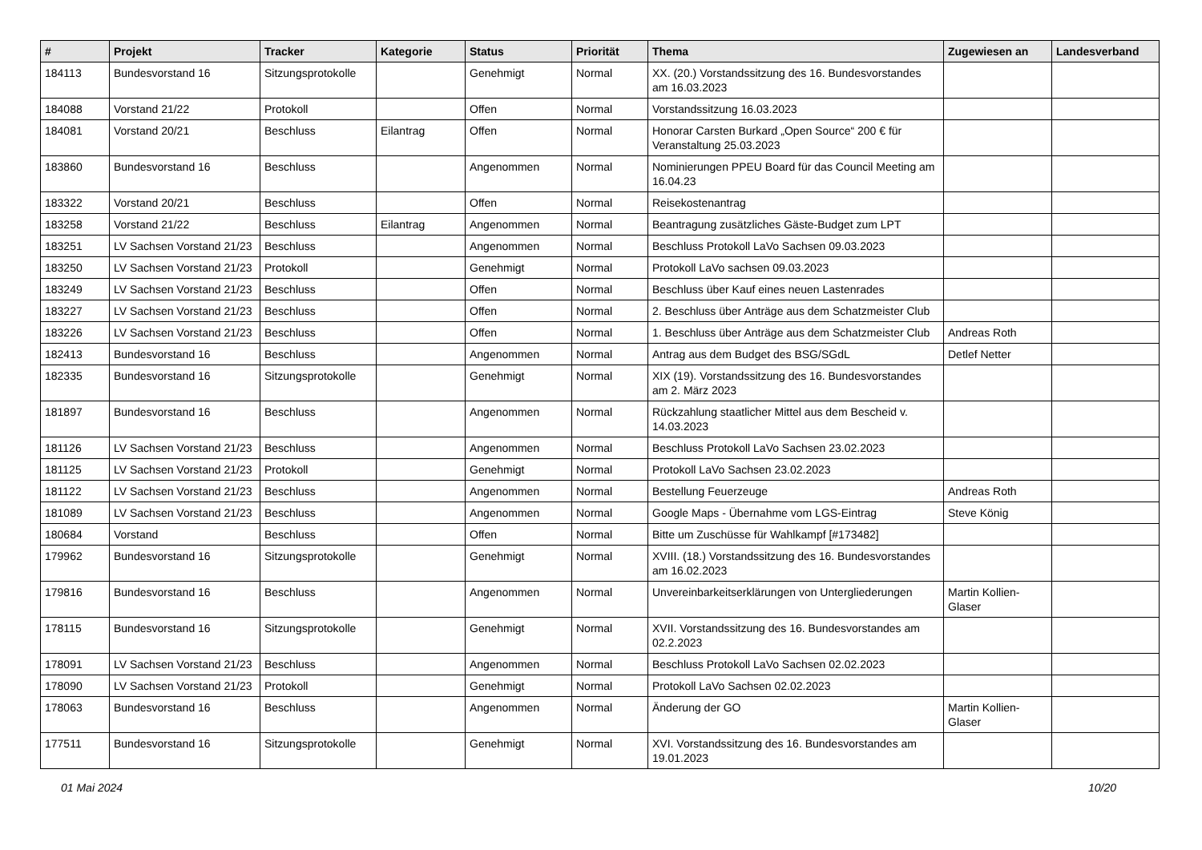| # | Projekt | Tracker | Kategorie | Status | Priorität | Thema | Zugewiesen an | Landesverband |
| --- | --- | --- | --- | --- | --- | --- | --- | --- |
| 184113 | Bundesvorstand 16 | Sitzungsprotokolle | | Genehmigt | Normal | XX. (20.) Vorstandssitzung des 16. Bundesvorstandes am 16.03.2023 | | |
| 184088 | Vorstand 21/22 | Protokoll | | Offen | Normal | Vorstandssitzung 16.03.2023 | | |
| 184081 | Vorstand 20/21 | Beschluss | Eilantrag | Offen | Normal | Honorar Carsten Burkard „Open Source“ 200 € für Veranstaltung 25.03.2023 | | |
| 183860 | Bundesvorstand 16 | Beschluss | | Angenommen | Normal | Nominierungen PPEU Board für das Council Meeting am 16.04.23 | | |
| 183322 | Vorstand 20/21 | Beschluss | | Offen | Normal | Reisekostenantrag | | |
| 183258 | Vorstand 21/22 | Beschluss | Eilantrag | Angenommen | Normal | Beantragung zusätzliches Gäste-Budget zum LPT | | |
| 183251 | LV Sachsen Vorstand 21/23 | Beschluss | | Angenommen | Normal | Beschluss Protokoll LaVo Sachsen 09.03.2023 | | |
| 183250 | LV Sachsen Vorstand 21/23 | Protokoll | | Genehmigt | Normal | Protokoll LaVo sachsen 09.03.2023 | | |
| 183249 | LV Sachsen Vorstand 21/23 | Beschluss | | Offen | Normal | Beschluss über Kauf eines neuen Lastenrades | | |
| 183227 | LV Sachsen Vorstand 21/23 | Beschluss | | Offen | Normal | 2. Beschluss über Anträge aus dem Schatzmeister Club | | |
| 183226 | LV Sachsen Vorstand 21/23 | Beschluss | | Offen | Normal | 1. Beschluss über Anträge aus dem Schatzmeister Club | Andreas Roth | |
| 182413 | Bundesvorstand 16 | Beschluss | | Angenommen | Normal | Antrag aus dem Budget des BSG/SGdL | Detlef Netter | |
| 182335 | Bundesvorstand 16 | Sitzungsprotokolle | | Genehmigt | Normal | XIX (19). Vorstandssitzung des 16. Bundesvorstandes am 2. März 2023 | | |
| 181897 | Bundesvorstand 16 | Beschluss | | Angenommen | Normal | Rückzahlung staatlicher Mittel aus dem Bescheid v. 14.03.2023 | | |
| 181126 | LV Sachsen Vorstand 21/23 | Beschluss | | Angenommen | Normal | Beschluss Protokoll LaVo Sachsen 23.02.2023 | | |
| 181125 | LV Sachsen Vorstand 21/23 | Protokoll | | Genehmigt | Normal | Protokoll LaVo Sachsen 23.02.2023 | | |
| 181122 | LV Sachsen Vorstand 21/23 | Beschluss | | Angenommen | Normal | Bestellung Feuerzeuge | Andreas Roth | |
| 181089 | LV Sachsen Vorstand 21/23 | Beschluss | | Angenommen | Normal | Google Maps - Übernahme vom LGS-Eintrag | Steve König | |
| 180684 | Vorstand | Beschluss | | Offen | Normal | Bitte um Zuschüsse für Wahlkampf [#173482] | | |
| 179962 | Bundesvorstand 16 | Sitzungsprotokolle | | Genehmigt | Normal | XVIII. (18.) Vorstandssitzung des 16. Bundesvorstandes am 16.02.2023 | | |
| 179816 | Bundesvorstand 16 | Beschluss | | Angenommen | Normal | Unvereinbarkeitserklärungen von Untergliederungen | Martin Kollien-Glaser | |
| 178115 | Bundesvorstand 16 | Sitzungsprotokolle | | Genehmigt | Normal | XVII. Vorstandssitzung des 16. Bundesvorstandes am 02.2.2023 | | |
| 178091 | LV Sachsen Vorstand 21/23 | Beschluss | | Angenommen | Normal | Beschluss Protokoll LaVo Sachsen 02.02.2023 | | |
| 178090 | LV Sachsen Vorstand 21/23 | Protokoll | | Genehmigt | Normal | Protokoll LaVo Sachsen 02.02.2023 | | |
| 178063 | Bundesvorstand 16 | Beschluss | | Angenommen | Normal | Änderung der GO | Martin Kollien-Glaser | |
| 177511 | Bundesvorstand 16 | Sitzungsprotokolle | | Genehmigt | Normal | XVI. Vorstandssitzung des 16. Bundesvorstandes am 19.01.2023 | | |
01 Mai 2024 10/20